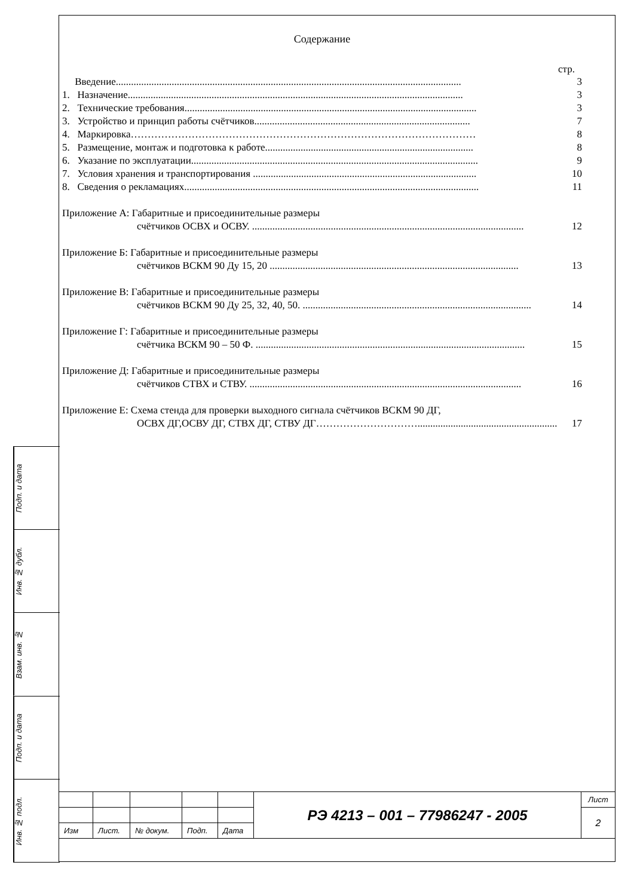Подп. и дата
Инв. № дубл.
Взам. инв. №
Подп. и дата
Инв. № подл.
Содержание
стр.
Введение........................................................................................................................................ 3
1. Назначение.................................................................................................................................... 3
2. Технические требования................................................................................................................... 3
3. Устройство и принцип работы счётчиков..................................................................................... 7
4. Маркировка………………………………………………………………………………………… 8
5. Размещение, монтаж и подготовка к работе.................................................................................. 8
6. Указание по эксплуатации................................................................................................................. 9
7. Условия хранения и транспортирования ........................................................................................ 10
8. Сведения о рекламациях.................................................................................................................... 11
Приложение А: Габаритные и присоединительные размеры
счётчиков ОСВХ и ОСВУ. ........................................................................................................... 12
Приложение Б: Габаритные и присоединительные размеры
счётчиков ВСКМ 90 Ду 15, 20 .................................................................................................. 13
Приложение В: Габаритные и присоединительные размеры
счётчиков ВСКМ 90 Ду 25, 32, 40, 50. .......................................................................................... 14
Приложение Г: Габаритные и присоединительные размеры
счётчика ВСКМ 90 – 50 Ф. .......................................................................................................... 15
Приложение Д: Габаритные и присоединительные размеры
счётчиков СТВХ и СТВУ. ........................................................................................................... 16
Приложение Е: Схема стенда для проверки выходного сигнала счётчиков ВСКМ 90 ДГ,
ОСВХ ДГ,ОСВУ ДГ, СТВХ ДГ, СТВУ ДГ…………………………....................................................... 17
| | | | | | РЭ 4213 – 001 – 77986247 - 2005 | Лист |
| | | | | | | 2 |
| Изм | Лист. | № докум. | Подп. | Дата | | |